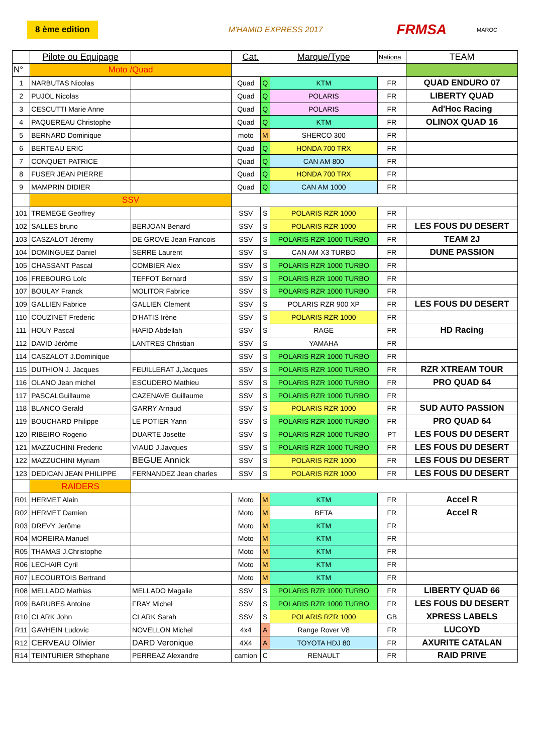8 ème edition M'HAMID EXPRESS 2017 FRMSA MAROC
| | Pilote ou Equipage | | Cat. | | Marque/Type | Nationa | TEAM |
| N° | Moto /Quad | | | | | | |
| 1 | NARBUTAS Nicolas | | Quad | Q | KTM | FR | QUAD ENDURO 07 |
| 2 | PUJOL Nicolas | | Quad | Q | POLARIS | FR | LIBERTY QUAD |
| 3 | CESCUTTI Marie Anne | | Quad | Q | POLARIS | FR | Ad'Hoc Racing |
| 4 | PAQUEREAU Christophe | | Quad | Q | KTM | FR | OLINOX QUAD 16 |
| 5 | BERNARD Dominique | | moto | M | SHERCO 300 | FR | |
| 6 | BERTEAU ERIC | | Quad | Q | HONDA 700 TRX | FR | |
| 7 | CONQUET PATRICE | | Quad | Q | CAN AM 800 | FR | |
| 8 | FUSER JEAN PIERRE | | Quad | Q | HONDA 700 TRX | FR | |
| 9 | MAMPRIN DIDIER | | Quad | Q | CAN AM 1000 | FR | |
| | SSV | | | | | | |
| 101 | TREMEGE Geoffrey | | SSV | S | POLARIS RZR 1000 | FR | |
| 102 | SALLES bruno | BERJOAN Benard | SSV | S | POLARIS RZR 1000 | FR | LES FOUS DU DESERT |
| 103 | CASZALOT Jéremy | DE GROVE Jean Francois | SSV | S | POLARIS RZR 1000 TURBO | FR | TEAM 2J |
| 104 | DOMINGUEZ Daniel | SERRE Laurent | SSV | S | CAN AM X3 TURBO | FR | DUNE PASSION |
| 105 | CHASSANT Pascal | COMBIER Alex | SSV | S | POLARIS RZR 1000 TURBO | FR | |
| 106 | FREBOURG Loïc | TEFFOT Bernard | SSV | S | POLARIS RZR 1000 TURBO | FR | |
| 107 | BOULAY Franck | MOLITOR Fabrice | SSV | S | POLARIS RZR 1000 TURBO | FR | |
| 109 | GALLIEN Fabrice | GALLIEN Clement | SSV | S | POLARIS RZR 900 XP | FR | LES FOUS DU DESERT |
| 110 | COUZINET Frederic | D'HATIS Irène | SSV | S | POLARIS RZR 1000 | FR | |
| 111 | HOUY Pascal | HAFID Abdellah | SSV | S | RAGE | FR | HD Racing |
| 112 | DAVID Jérôme | LANTRES Christian | SSV | S | YAMAHA | FR | |
| 114 | CASZALOT J.Dominique | | SSV | S | POLARIS RZR 1000 TURBO | FR | |
| 115 | DUTHION J. Jacques | FEUILLERAT J,Jacques | SSV | S | POLARIS RZR 1000 TURBO | FR | RZR XTREAM TOUR |
| 116 | OLANO Jean michel | ESCUDERO Mathieu | SSV | S | POLARIS RZR 1000 TURBO | FR | PRO QUAD 64 |
| 117 | PASCALGuillaume | CAZENAVE Guillaume | SSV | S | POLARIS RZR 1000 TURBO | FR | |
| 118 | BLANCO Gerald | GARRY Arnaud | SSV | S | POLARIS RZR 1000 | FR | SUD AUTO PASSION |
| 119 | BOUCHARD Philippe | LE POTIER Yann | SSV | S | POLARIS RZR 1000 TURBO | FR | PRO QUAD 64 |
| 120 | RIBEIRO Rogerio | DUARTE Josette | SSV | S | POLARIS RZR 1000 TURBO | PT | LES FOUS DU DESERT |
| 121 | MAZZUCHINI Frederic | VIAUD J,Javques | SSV | S | POLARIS RZR 1000 TURBO | FR | LES FOUS DU DESERT |
| 122 | MAZZUCHINI Myriam | BEGUE Annick | SSV | S | POLARIS RZR 1000 | FR | LES FOUS DU DESERT |
| 123 | DEDICAN JEAN PHILIPPE | FERNANDEZ Jean charles | SSV | S | POLARIS RZR 1000 | FR | LES FOUS DU DESERT |
| | RAIDERS | | | | | | |
| R01 | HERMET Alain | | Moto | M | KTM | FR | Accel R |
| R02 | HERMET Damien | | Moto | M | BETA | FR | Accel R |
| R03 | DREVY Jerôme | | Moto | M | KTM | FR | |
| R04 | MOREIRA Manuel | | Moto | M | KTM | FR | |
| R05 | THAMAS J.Christophe | | Moto | M | KTM | FR | |
| R06 | LECHAIR Cyril | | Moto | M | KTM | FR | |
| R07 | LECOURTOIS Bertrand | | Moto | M | KTM | FR | |
| R08 | MELLADO Mathias | MELLADO Magalie | SSV | S | POLARIS RZR 1000 TURBO | FR | LIBERTY QUAD 66 |
| R09 | BARUBES Antoine | FRAY Michel | SSV | S | POLARIS RZR 1000 TURBO | FR | LES FOUS DU DESERT |
| R10 | CLARK John | CLARK Sarah | SSV | S | POLARIS RZR 1000 | GB | XPRESS LABELS |
| R11 | GAVHEIN Ludovic | NOVELLON Michel | 4x4 | A | Range Rover V8 | FR | LUCOYD |
| R12 | CERVEAU Olivier | DARD Veronique | 4X4 | A | TOYOTA HDJ 80 | FR | AXURITE CATALAN |
| R14 | TEINTURIER Sthephane | PERREAZ Alexandre | camion | C | RENAULT | FR | RAID PRIVE |